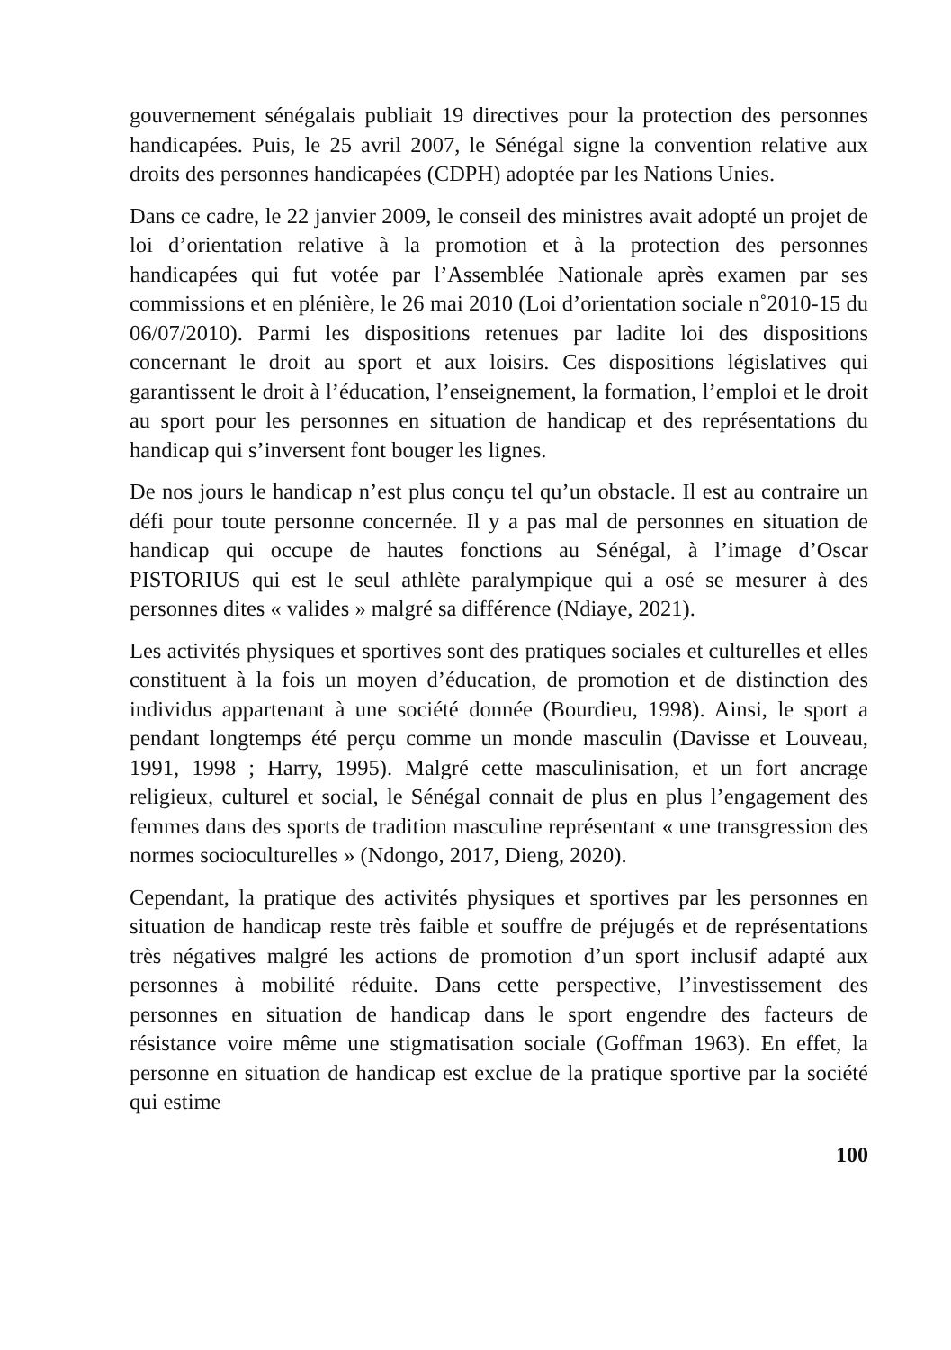gouvernement sénégalais publiait 19 directives pour la protection des personnes handicapées. Puis, le 25 avril 2007, le Sénégal signe la convention relative aux droits des personnes handicapées (CDPH) adoptée par les Nations Unies.
Dans ce cadre, le 22 janvier 2009, le conseil des ministres avait adopté un projet de loi d’orientation relative à la promotion et à la protection des personnes handicapées qui fut votée par l’Assemblée Nationale après examen par ses commissions et en plénière, le 26 mai 2010 (Loi d’orientation sociale n˚2010-15 du 06/07/2010). Parmi les dispositions retenues par ladite loi des dispositions concernant le droit au sport et aux loisirs. Ces dispositions législatives qui garantissent le droit à l’éducation, l’enseignement, la formation, l’emploi et le droit au sport pour les personnes en situation de handicap et des représentations du handicap qui s’inversent font bouger les lignes.
De nos jours le handicap n’est plus conçu tel qu’un obstacle. Il est au contraire un défi pour toute personne concernée. Il y a pas mal de personnes en situation de handicap qui occupe de hautes fonctions au Sénégal, à l’image d’Oscar PISTORIUS qui est le seul athlète paralympique qui a osé se mesurer à des personnes dites « valides » malgré sa différence (Ndiaye, 2021).
Les activités physiques et sportives sont des pratiques sociales et culturelles et elles constituent à la fois un moyen d’éducation, de promotion et de distinction des individus appartenant à une société donnée (Bourdieu, 1998). Ainsi, le sport a pendant longtemps été perçu comme un monde masculin (Davisse et Louveau, 1991, 1998 ; Harry, 1995). Malgré cette masculinisation, et un fort ancrage religieux, culturel et social, le Sénégal connait de plus en plus l’engagement des femmes dans des sports de tradition masculine représentant « une transgression des normes socioculturelles » (Ndongo, 2017, Dieng, 2020).
Cependant, la pratique des activités physiques et sportives par les personnes en situation de handicap reste très faible et souffre de préjugés et de représentations très négatives malgré les actions de promotion d’un sport inclusif adapté aux personnes à mobilité réduite. Dans cette perspective, l’investissement des personnes en situation de handicap dans le sport engendre des facteurs de résistance voire même une stigmatisation sociale (Goffman 1963). En effet, la personne en situation de handicap est exclue de la pratique sportive par la société qui estime
100